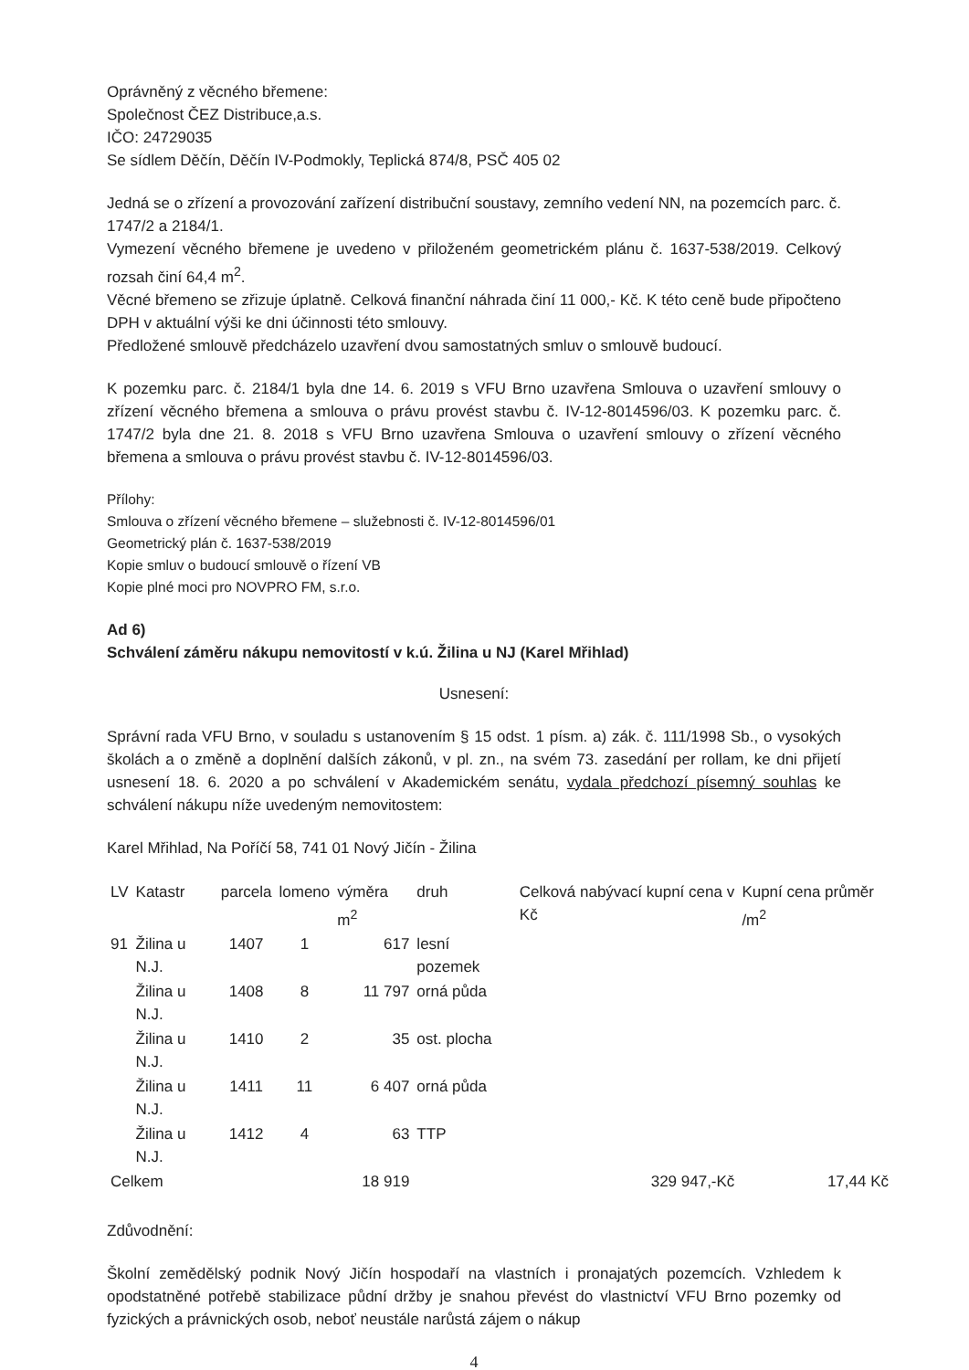Oprávněný z věcného břemene:
Společnost ČEZ Distribuce,a.s.
IČO: 24729035
Se sídlem Děčín, Děčín IV-Podmokly, Teplická 874/8, PSČ 405 02
Jedná se o zřízení a provozování zařízení distribuční soustavy, zemního vedení NN, na pozemcích parc. č. 1747/2 a 2184/1.
Vymezení věcného břemene je uvedeno v přiloženém geometrickém plánu č. 1637-538/2019. Celkový rozsah činí 64,4 m<sup>2</sup>.
Věcné břemeno se zřizuje úplatně. Celková finanční náhrada činí 11 000,- Kč. K této ceně bude připočteno DPH v aktuální výši ke dni účinnosti této smlouvy.
Předložené smlouvě předcházelo uzavření dvou samostatných smluv o smlouvě budoucí.
K pozemku parc. č. 2184/1 byla dne 14. 6. 2019 s VFU Brno uzavřena Smlouva o uzavření smlouvy o zřízení věcného břemena a smlouva o právu provést stavbu č. IV-12-8014596/03. K pozemku parc. č. 1747/2 byla dne 21. 8. 2018 s VFU Brno uzavřena Smlouva o uzavření smlouvy o zřízení věcného břemena a smlouva o právu provést stavbu č. IV-12-8014596/03.
Přílohy:
Smlouva o zřízení věcného břemene – služebnosti č. IV-12-8014596/01
Geometrický plán č. 1637-538/2019
Kopie smluv o budoucí smlouvě o řízení VB
Kopie plné moci pro NOVPRO FM, s.r.o.
Ad 6)
Schválení záměru nákupu nemovitostí v k.ú. Žilina u NJ (Karel Mřihlad)
Usnesení:
Správní rada VFU Brno, v souladu s ustanovením § 15 odst. 1 písm. a) zák. č. 111/1998 Sb., o vysokých školách a o změně a doplnění dalších zákonů, v pl. zn., na svém 73. zasedání per rollam, ke dni přijetí usnesení 18. 6. 2020 a po schválení v Akademickém senátu, vydala předchozí písemný souhlas ke schválení nákupu níže uvedeným nemovitostem:
Karel Mřihlad, Na Poříčí 58, 741 01 Nový Jičín - Žilina
| LV | Katastr | parcela | lomeno | výměra m<sup>2</sup> | druh | Celková nabývací kupní cena v Kč | Kupní cena průměr /m<sup>2</sup> |
| --- | --- | --- | --- | --- | --- | --- | --- |
| 91 | Žilina u N.J. | 1407 | 1 | 617 | lesní pozemek | | |
| | Žilina u N.J. | 1408 | 8 | 11 797 | orná půda | | |
| | Žilina u N.J. | 1410 | 2 | 35 | ost. plocha | | |
| | Žilina u N.J. | 1411 | 11 | 6 407 | orná půda | | |
| | Žilina u N.J. | 1412 | 4 | 63 | TTP | | |
| Celkem | | | | 18 919 | | 329 947,-Kč | 17,44 Kč |
Zdůvodnění:
Školní zemědělský podnik Nový Jičín hospodaří na vlastních i pronajatých pozemcích. Vzhledem k opodstatněné potřebě stabilizace půdní držby je snahou převést do vlastnictví VFU Brno pozemky od fyzických a právnických osob, neboť neustále narůstá zájem o nákup
4